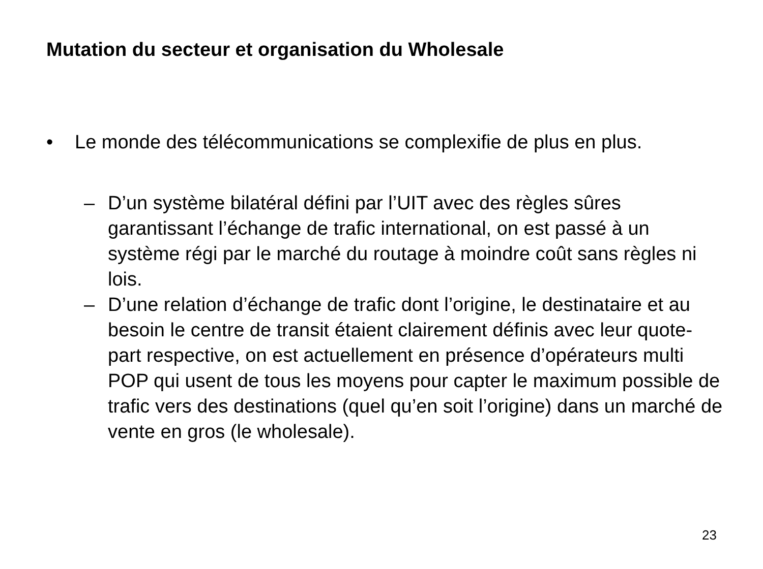Mutation du secteur et organisation du Wholesale
• Le monde des télécommunications se complexifie de plus en plus.
– D’un système bilatéral défini par l’UIT avec des règles sûres garantissant l’échange de trafic international, on est passé à un système régi par le marché du routage à moindre coût sans règles ni lois.
– D’une relation d’échange de trafic dont l’origine, le destinataire et au besoin le centre de transit étaient clairement définis avec leur quote-part respective, on est actuellement en présence d’opérateurs multi POP qui usent de tous les moyens pour capter le maximum possible de trafic vers des destinations (quel qu’en soit l’origine) dans un marché de vente en gros (le wholesale).
23